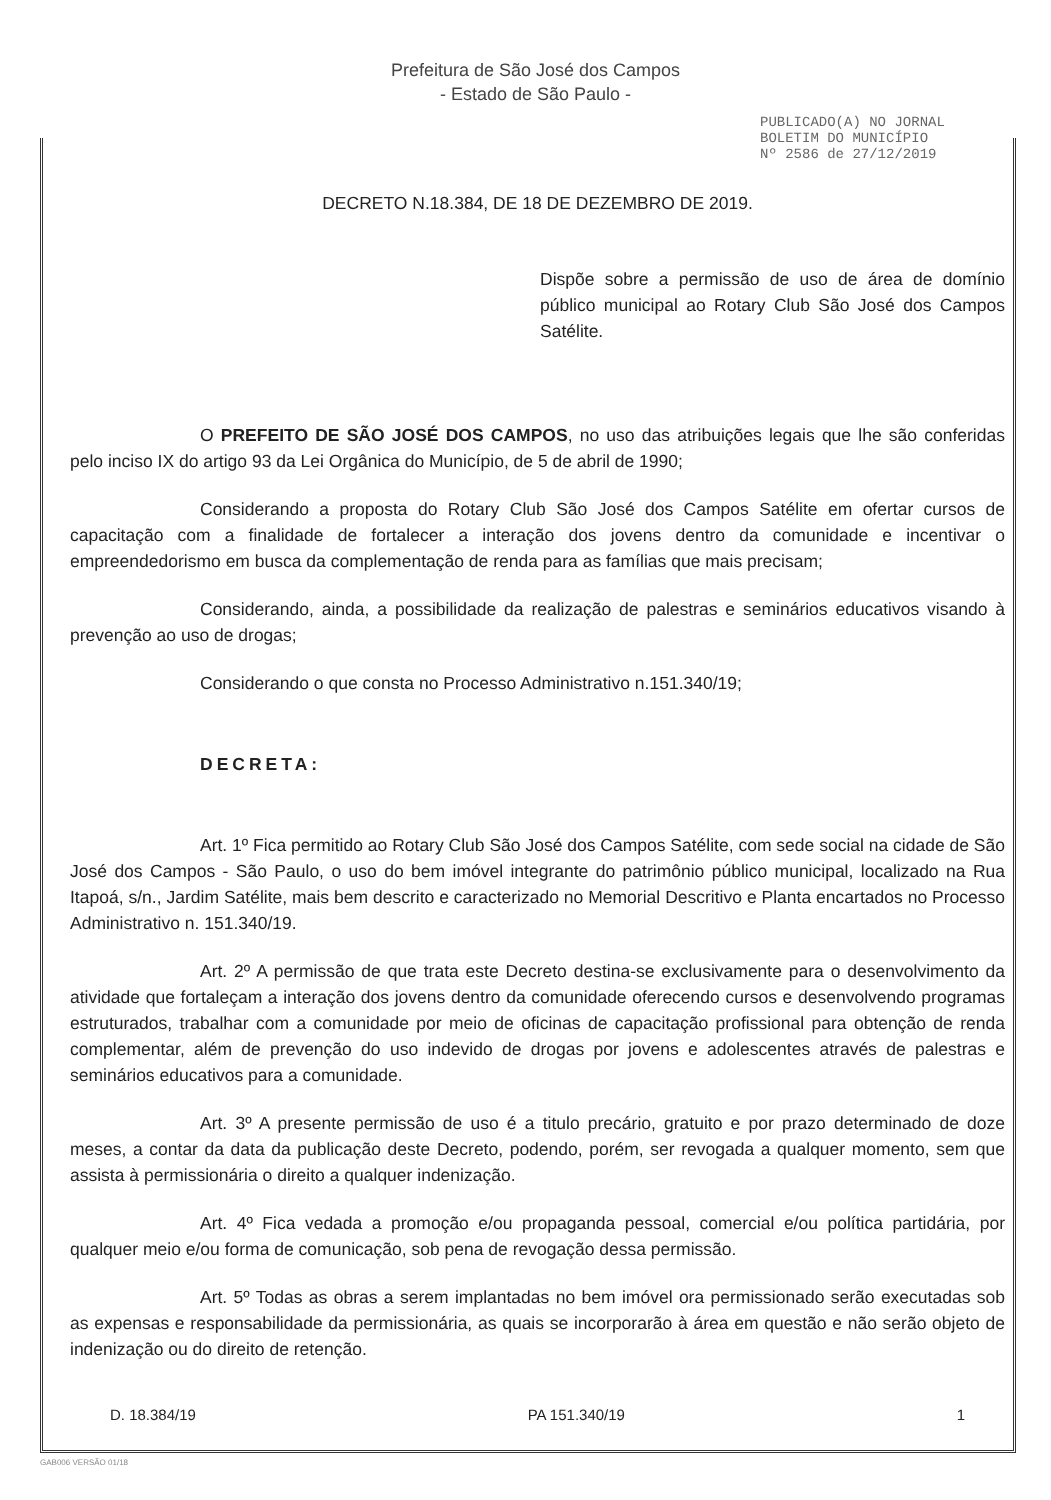Prefeitura de São José dos Campos
- Estado de São Paulo -
PUBLICADO(A) NO JORNAL
BOLETIM DO MUNICÍPIO
Nº 2586 de 27/12/2019
DECRETO N.18.384, DE 18 DE DEZEMBRO DE 2019.
Dispõe sobre a permissão de uso de área de domínio público municipal ao Rotary Club São José dos Campos Satélite.
O PREFEITO DE SÃO JOSÉ DOS CAMPOS, no uso das atribuições legais que lhe são conferidas pelo inciso IX do artigo 93 da Lei Orgânica do Município, de 5 de abril de 1990;
Considerando a proposta do Rotary Club São José dos Campos Satélite em ofertar cursos de capacitação com a finalidade de fortalecer a interação dos jovens dentro da comunidade e incentivar o empreendedorismo em busca da complementação de renda para as famílias que mais precisam;
Considerando, ainda, a possibilidade da realização de palestras e seminários educativos visando à prevenção ao uso de drogas;
Considerando o que consta no Processo Administrativo n.151.340/19;
DECRETA:
Art. 1º Fica permitido ao Rotary Club São José dos Campos Satélite, com sede social na cidade de São José dos Campos - São Paulo, o uso do bem imóvel integrante do patrimônio público municipal, localizado na Rua Itapoá, s/n., Jardim Satélite, mais bem descrito e caracterizado no Memorial Descritivo e Planta encartados no Processo Administrativo n. 151.340/19.
Art. 2º A permissão de que trata este Decreto destina-se exclusivamente para o desenvolvimento da atividade que fortaleçam a interação dos jovens dentro da comunidade oferecendo cursos e desenvolvendo programas estruturados, trabalhar com a comunidade por meio de oficinas de capacitação profissional para obtenção de renda complementar, além de prevenção do uso indevido de drogas por jovens e adolescentes através de palestras e seminários educativos para a comunidade.
Art. 3º A presente permissão de uso é a titulo precário, gratuito e por prazo determinado de doze meses, a contar da data da publicação deste Decreto, podendo, porém, ser revogada a qualquer momento, sem que assista à permissionária o direito a qualquer indenização.
Art. 4º Fica vedada a promoção e/ou propaganda pessoal, comercial e/ou política partidária, por qualquer meio e/ou forma de comunicação, sob pena de revogação dessa permissão.
Art. 5º Todas as obras a serem implantadas no bem imóvel ora permissionado serão executadas sob as expensas e responsabilidade da permissionária, as quais se incorporarão à área em questão e não serão objeto de indenização ou do direito de retenção.
D. 18.384/19 PA 151.340/19 1
GAB006 VERSÃO 01/18